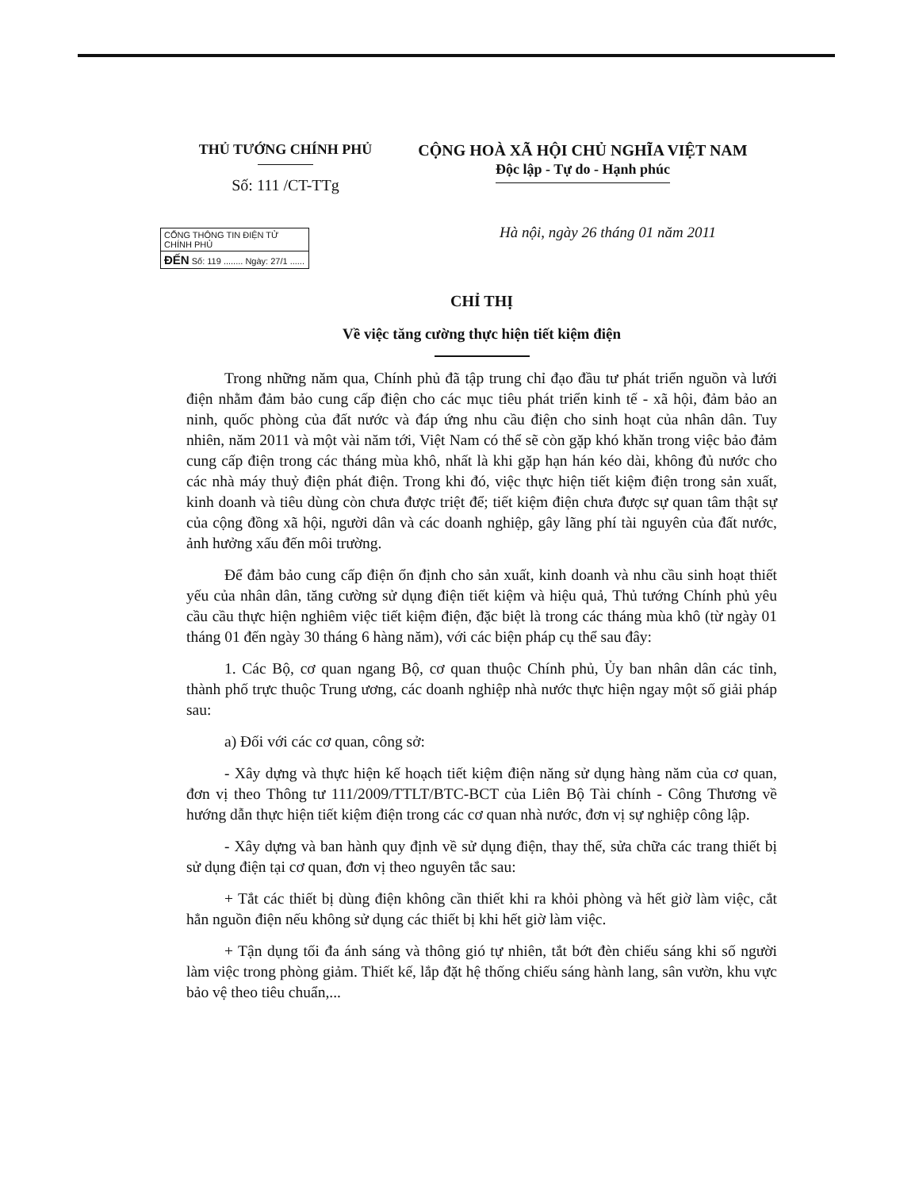THỦ TƯỚNG CHÍNH PHỦ
Số: 111 /CT-TTg
CỘNG HOÀ XÃ HỘI CHỦ NGHĨA VIỆT NAM
Độc lập - Tự do - Hạnh phúc
CỔNG THÔNG TIN ĐIỆN TỬ CHÍNH PHỦ
ĐẾN Số: 119 ........ Ngày: 27/1 ......
Hà nội, ngày 26 tháng 01 năm 2011
CHỈ THỊ
Về việc tăng cường thực hiện tiết kiệm điện
Trong những năm qua, Chính phủ đã tập trung chỉ đạo đầu tư phát triển nguồn và lưới điện nhằm đảm bảo cung cấp điện cho các mục tiêu phát triển kinh tế - xã hội, đảm bảo an ninh, quốc phòng của đất nước và đáp ứng nhu cầu điện cho sinh hoạt của nhân dân. Tuy nhiên, năm 2011 và một vài năm tới, Việt Nam có thể sẽ còn gặp khó khăn trong việc bảo đảm cung cấp điện trong các tháng mùa khô, nhất là khi gặp hạn hán kéo dài, không đủ nước cho các nhà máy thuỷ điện phát điện. Trong khi đó, việc thực hiện tiết kiệm điện trong sản xuất, kinh doanh và tiêu dùng còn chưa được triệt để; tiết kiệm điện chưa được sự quan tâm thật sự của cộng đồng xã hội, người dân và các doanh nghiệp, gây lãng phí tài nguyên của đất nước, ảnh hưởng xấu đến môi trường.
Để đảm bảo cung cấp điện ổn định cho sản xuất, kinh doanh và nhu cầu sinh hoạt thiết yếu của nhân dân, tăng cường sử dụng điện tiết kiệm và hiệu quả, Thủ tướng Chính phủ yêu cầu cầu thực hiện nghiêm việc tiết kiệm điện, đặc biệt là trong các tháng mùa khô (từ ngày 01 tháng 01 đến ngày 30 tháng 6 hàng năm), với các biện pháp cụ thể sau đây:
1. Các Bộ, cơ quan ngang Bộ, cơ quan thuộc Chính phủ, Ủy ban nhân dân các tỉnh, thành phố trực thuộc Trung ương, các doanh nghiệp nhà nước thực hiện ngay một số giải pháp sau:
a) Đối với các cơ quan, công sở:
- Xây dựng và thực hiện kế hoạch tiết kiệm điện năng sử dụng hàng năm của cơ quan, đơn vị theo Thông tư 111/2009/TTLT/BTC-BCT của Liên Bộ Tài chính - Công Thương về hướng dẫn thực hiện tiết kiệm điện trong các cơ quan nhà nước, đơn vị sự nghiệp công lập.
- Xây dựng và ban hành quy định về sử dụng điện, thay thế, sửa chữa các trang thiết bị sử dụng điện tại cơ quan, đơn vị theo nguyên tắc sau:
+ Tắt các thiết bị dùng điện không cần thiết khi ra khỏi phòng và hết giờ làm việc, cắt hẳn nguồn điện nếu không sử dụng các thiết bị khi hết giờ làm việc.
+ Tận dụng tối đa ánh sáng và thông gió tự nhiên, tắt bớt đèn chiếu sáng khi số người làm việc trong phòng giảm. Thiết kế, lắp đặt hệ thống chiếu sáng hành lang, sân vườn, khu vực bảo vệ theo tiêu chuẩn,...